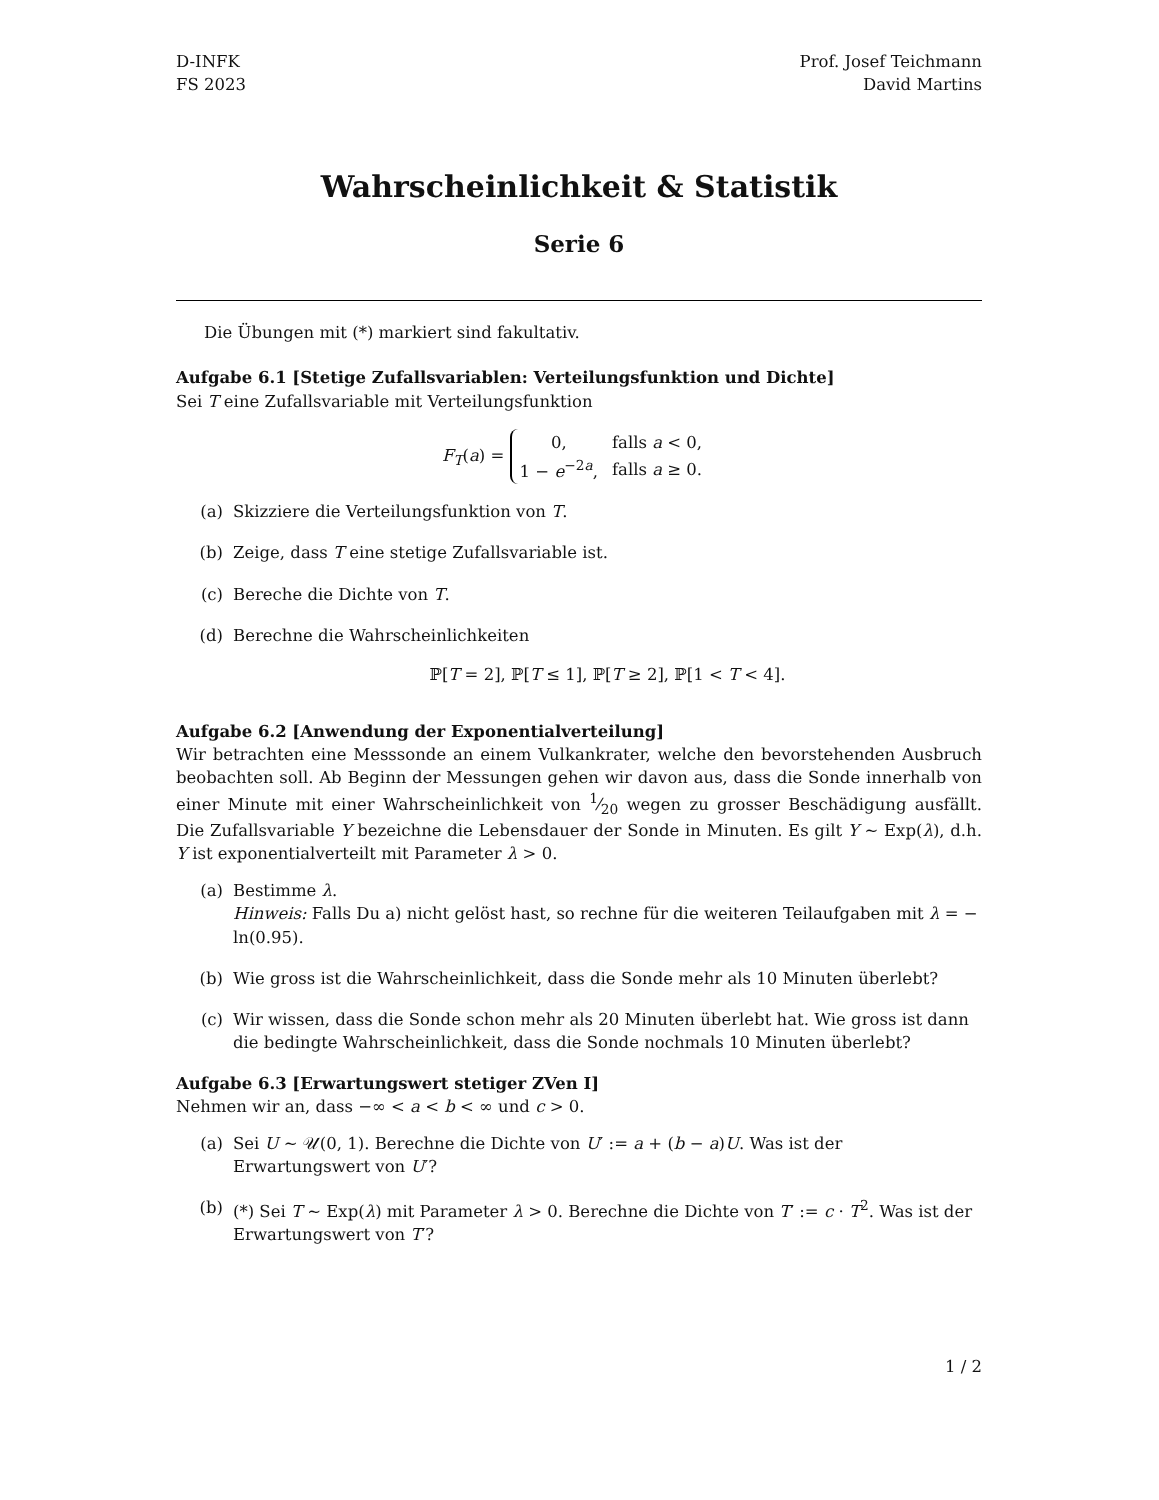D-INFK
FS 2023
Prof. Josef Teichmann
David Martins
Wahrscheinlichkeit & Statistik
Serie 6
Die Übungen mit (*) markiert sind fakultativ.
Aufgabe 6.1 [Stetige Zufallsvariablen: Verteilungsfunktion und Dichte]
Sei T eine Zufallsvariable mit Verteilungsfunktion
F<sub>T</sub>(a) =
| 0, | falls a < 0, |
| 1 − e<sup>−2a</sup>, | falls a ≥ 0. |
(a) Skizziere die Verteilungsfunktion von T.
(b) Zeige, dass T eine stetige Zufallsvariable ist.
(c) Bereche die Dichte von T.
(d) Berechne die Wahrscheinlichkeiten
ℙ[T = 2], ℙ[T ≤ 1], ℙ[T ≥ 2], ℙ[1 < T < 4].
Aufgabe 6.2 [Anwendung der Exponentialverteilung]
Wir betrachten eine Messsonde an einem Vulkankrater, welche den bevorstehenden Ausbruch beobachten soll. Ab Beginn der Messungen gehen wir davon aus, dass die Sonde innerhalb von einer Minute mit einer Wahrscheinlichkeit von 1⁄20 wegen zu grosser Beschädigung ausfällt. Die Zufallsvariable Y bezeichne die Lebensdauer der Sonde in Minuten. Es gilt Y ∼ Exp(λ), d.h. Y ist exponentialverteilt mit Parameter λ > 0.
(a) Bestimme λ.
Hinweis: Falls Du a) nicht gelöst hast, so rechne für die weiteren Teilaufgaben mit λ = − ln(0.95).
(b) Wie gross ist die Wahrscheinlichkeit, dass die Sonde mehr als 10 Minuten überlebt?
(c) Wir wissen, dass die Sonde schon mehr als 20 Minuten überlebt hat. Wie gross ist dann die bedingte Wahrscheinlichkeit, dass die Sonde nochmals 10 Minuten überlebt?
Aufgabe 6.3 [Erwartungswert stetiger ZVen I]
Nehmen wir an, dass −∞ < a < b < ∞ und c > 0.
(a) Sei U ∼ 𝒰(0, 1). Berechne die Dichte von U′ := a + (b − a)U. Was ist der Erwartungswert von U′?
(b) (*) Sei T ∼ Exp(λ) mit Parameter λ > 0. Berechne die Dichte von T′ := c · T<sup>2</sup>. Was ist der Erwartungswert von T′?
1 / 2